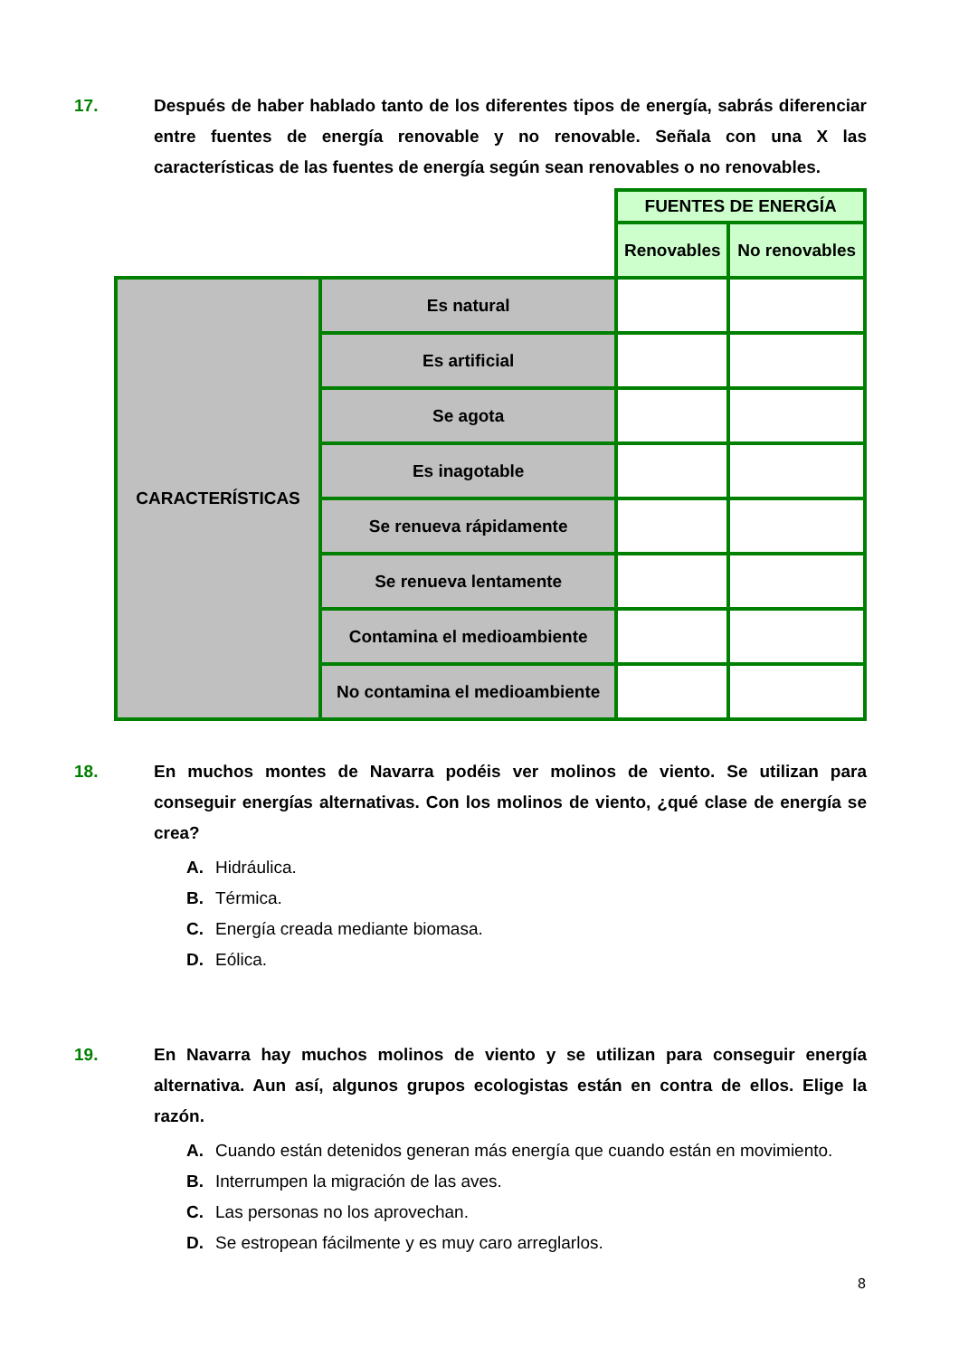17. Después de haber hablado tanto de los diferentes tipos de energía, sabrás diferenciar entre fuentes de energía renovable y no renovable. Señala con una X las características de las fuentes de energía según sean renovables o no renovables.
| | | FUENTES DE ENERGÍA | |
| | | Renovables | No renovables |
| CARACTERÍSTICAS | Es natural | | |
| | Es artificial | | |
| | Se agota | | |
| | Es inagotable | | |
| | Se renueva rápidamente | | |
| | Se renueva lentamente | | |
| | Contamina el medioambiente | | |
| | No contamina el medioambiente | | |
18. En muchos montes de Navarra podéis ver molinos de viento. Se utilizan para conseguir energías alternativas. Con los molinos de viento, ¿qué clase de energía se crea?
A. Hidráulica.
B. Térmica.
C. Energía creada mediante biomasa.
D. Eólica.
19. En Navarra hay muchos molinos de viento y se utilizan para conseguir energía alternativa. Aun así, algunos grupos ecologistas están en contra de ellos. Elige la razón.
A. Cuando están detenidos generan más energía que cuando están en movimiento.
B. Interrumpen la migración de las aves.
C. Las personas no los aprovechan.
D. Se estropean fácilmente y es muy caro arreglarlos.
8